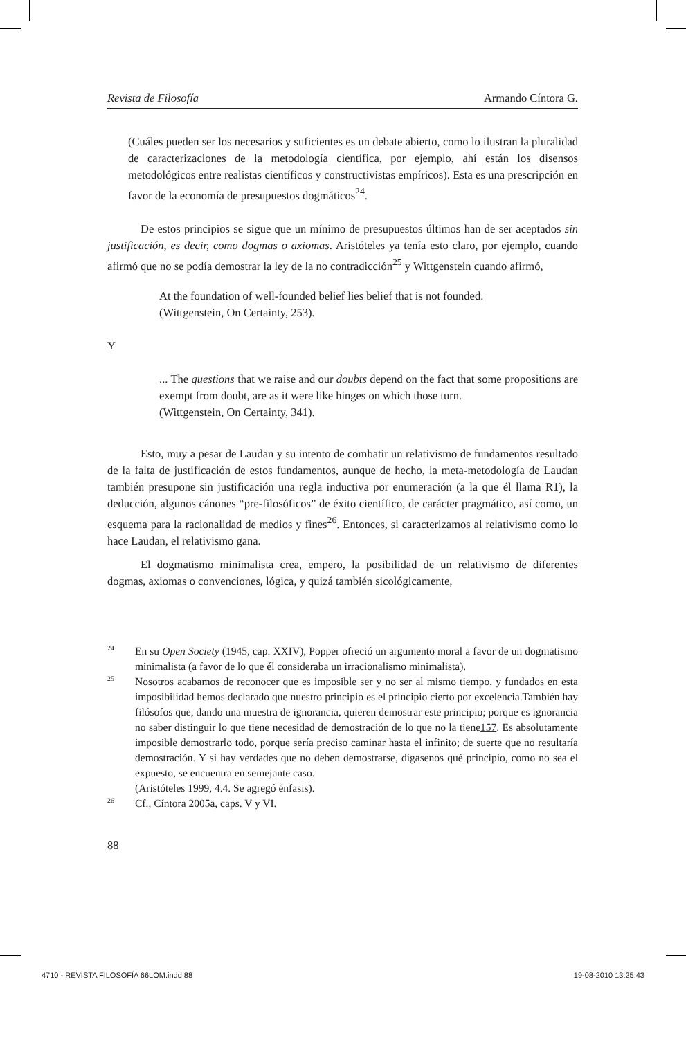Revista de Filosofía Armando Cíntora G.
(Cuáles pueden ser los necesarios y suficientes es un debate abierto, como lo ilustran la pluralidad de caracterizaciones de la metodología científica, por ejemplo, ahí están los disensos metodológicos entre realistas científicos y constructivistas empíricos). Esta es una prescripción en favor de la economía de presupuestos dogmáticos<sup>24</sup>.
De estos principios se sigue que un mínimo de presupuestos últimos han de ser aceptados sin justificación, es decir, como dogmas o axiomas. Aristóteles ya tenía esto claro, por ejemplo, cuando afirmó que no se podía demostrar la ley de la no contradicción<sup>25</sup> y Wittgenstein cuando afirmó,
At the foundation of well-founded belief lies belief that is not founded.
(Wittgenstein, On Certainty, 253).
Y
... The questions that we raise and our doubts depend on the fact that some propositions are exempt from doubt, are as it were like hinges on which those turn.
(Wittgenstein, On Certainty, 341).
Esto, muy a pesar de Laudan y su intento de combatir un relativismo de fundamentos resultado de la falta de justificación de estos fundamentos, aunque de hecho, la meta-metodología de Laudan también presupone sin justificación una regla inductiva por enumeración (a la que él llama R1), la deducción, algunos cánones “pre-filosóficos” de éxito científico, de carácter pragmático, así como, un esquema para la racionalidad de medios y fines<sup>26</sup>. Entonces, si caracterizamos al relativismo como lo hace Laudan, el relativismo gana.
El dogmatismo minimalista crea, empero, la posibilidad de un relativismo de diferentes dogmas, axiomas o convenciones, lógica, y quizá también sicológicamente,
24
En su Open Society (1945, cap. XXIV), Popper ofreció un argumento moral a favor de un dogmatismo minimalista (a favor de lo que él consideraba un irracionalismo minimalista).
25
Nosotros acabamos de reconocer que es imposible ser y no ser al mismo tiempo, y fundados en esta imposibilidad hemos declarado que nuestro principio es el principio cierto por excelencia.También hay filósofos que, dando una muestra de ignorancia, quieren demostrar este principio; porque es ignorancia no saber distinguir lo que tiene necesidad de demostración de lo que no la tiene157. Es absolutamente imposible demostrarlo todo, porque sería preciso caminar hasta el infinito; de suerte que no resultaría demostración. Y si hay verdades que no deben demostrarse, dígasenos qué principio, como no sea el expuesto, se encuentra en semejante caso.
(Aristóteles 1999, 4.4. Se agregó énfasis).
26
Cf., Cíntora 2005a, caps. V y VI.
88
4710 - REVISTA FILOSOFÍA 66LOM.indd 88 19-08-2010 13:25:43